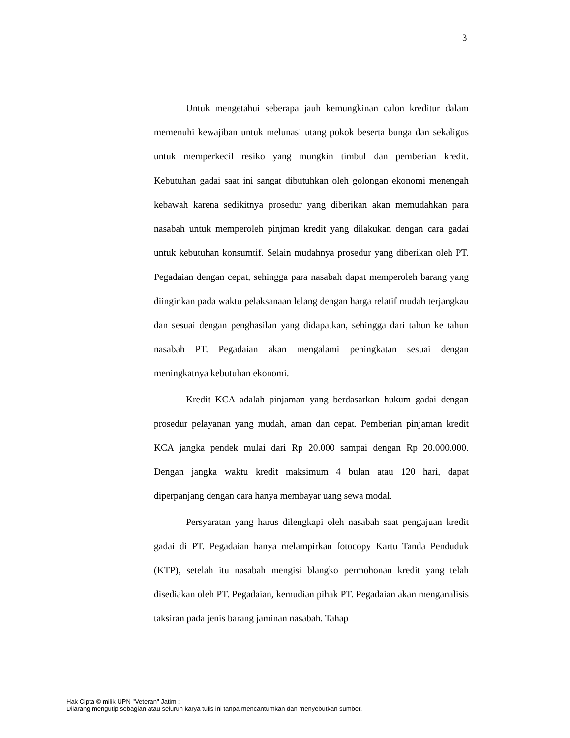3
Untuk mengetahui seberapa jauh kemungkinan calon kreditur dalam memenuhi kewajiban untuk melunasi utang pokok beserta bunga dan sekaligus untuk memperkecil resiko yang mungkin timbul dan pemberian kredit. Kebutuhan gadai saat ini sangat dibutuhkan oleh golongan ekonomi menengah kebawah karena sedikitnya prosedur yang diberikan akan memudahkan para nasabah untuk memperoleh pinjman kredit yang dilakukan dengan cara gadai untuk kebutuhan konsumtif. Selain mudahnya prosedur yang diberikan oleh PT. Pegadaian dengan cepat, sehingga para nasabah dapat memperoleh barang yang diinginkan pada waktu pelaksanaan lelang dengan harga relatif mudah terjangkau dan sesuai dengan penghasilan yang didapatkan, sehingga dari tahun ke tahun nasabah PT. Pegadaian akan mengalami peningkatan sesuai dengan meningkatnya kebutuhan ekonomi.
Kredit KCA adalah pinjaman yang berdasarkan hukum gadai dengan prosedur pelayanan yang mudah, aman dan cepat. Pemberian pinjaman kredit KCA jangka pendek mulai dari Rp 20.000 sampai dengan Rp 20.000.000. Dengan jangka waktu kredit maksimum 4 bulan atau 120 hari, dapat diperpanjang dengan cara hanya membayar uang sewa modal.
Persyaratan yang harus dilengkapi oleh nasabah saat pengajuan kredit gadai di PT. Pegadaian hanya melampirkan fotocopy Kartu Tanda Penduduk (KTP), setelah itu nasabah mengisi blangko permohonan kredit yang telah disediakan oleh PT. Pegadaian, kemudian pihak PT. Pegadaian akan menganalisis taksiran pada jenis barang jaminan nasabah. Tahap
Hak Cipta © milik UPN "Veteran" Jatim :
Dilarang mengutip sebagian atau seluruh karya tulis ini tanpa mencantumkan dan menyebutkan sumber.